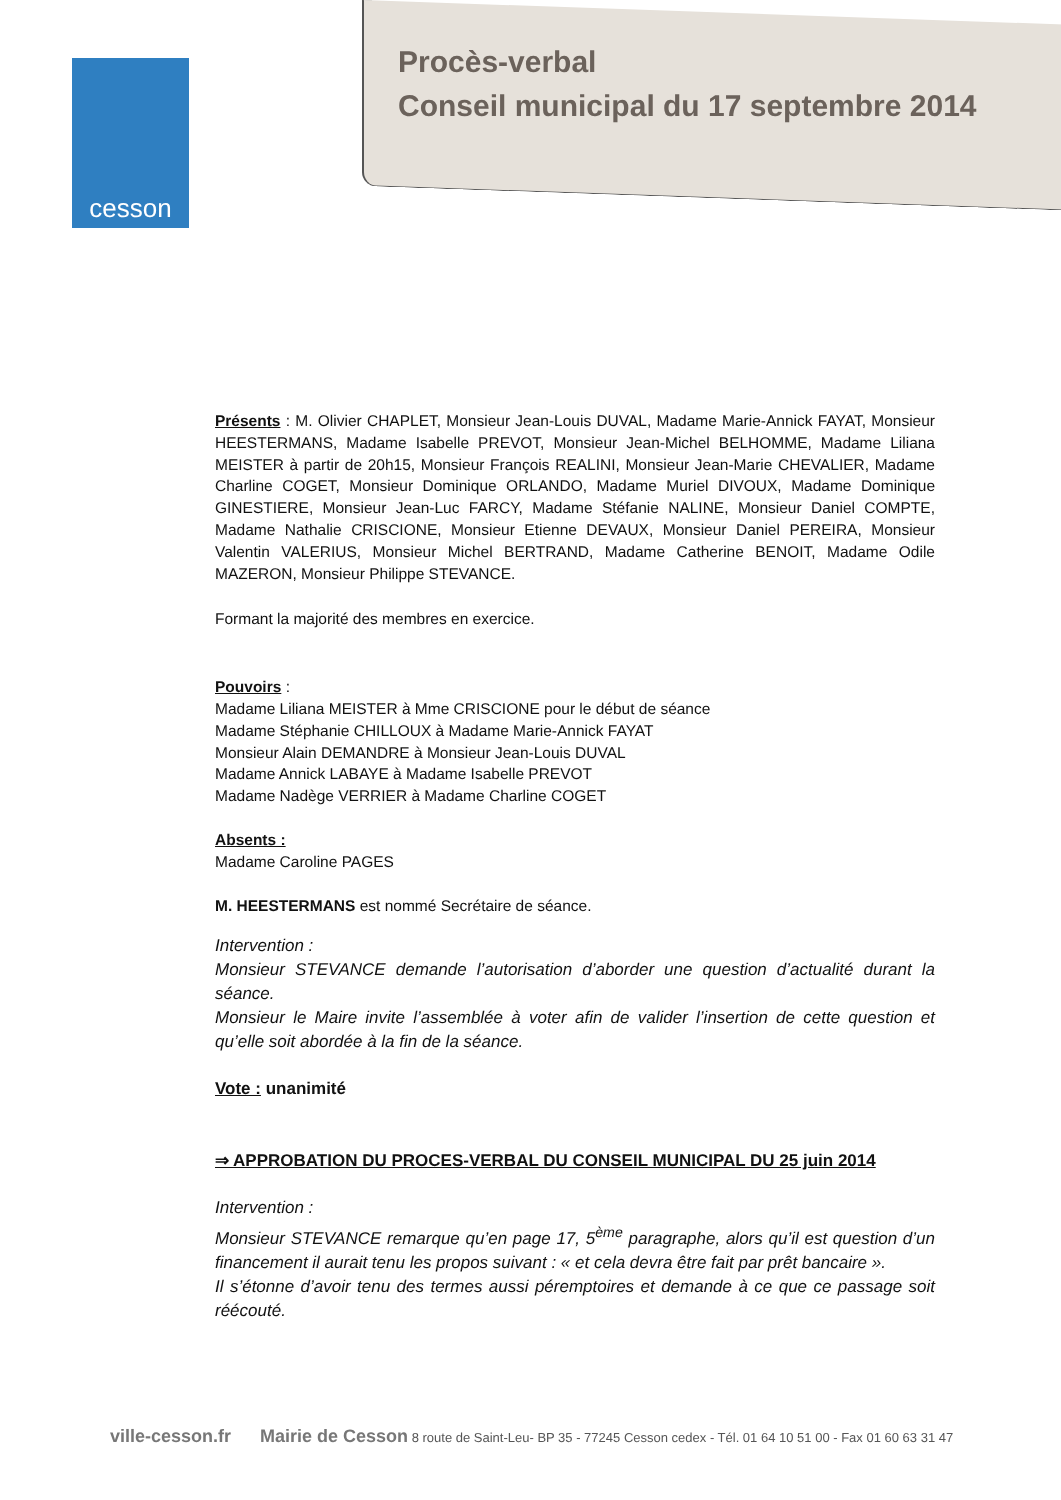cesson
Procès-verbal
Conseil municipal du 17 septembre 2014
Présents : M. Olivier CHAPLET, Monsieur Jean-Louis DUVAL, Madame Marie-Annick FAYAT, Monsieur HEESTERMANS, Madame Isabelle PREVOT, Monsieur Jean-Michel BELHOMME, Madame Liliana MEISTER à partir de 20h15, Monsieur François REALINI, Monsieur Jean-Marie CHEVALIER, Madame Charline COGET, Monsieur Dominique ORLANDO, Madame Muriel DIVOUX, Madame Dominique GINESTIERE, Monsieur Jean-Luc FARCY, Madame Stéfanie NALINE, Monsieur Daniel COMPTE, Madame Nathalie CRISCIONE, Monsieur Etienne DEVAUX, Monsieur Daniel PEREIRA, Monsieur Valentin VALERIUS, Monsieur Michel BERTRAND, Madame Catherine BENOIT, Madame Odile MAZERON, Monsieur Philippe STEVANCE.
Formant la majorité des membres en exercice.
Pouvoirs :
Madame Liliana MEISTER à Mme CRISCIONE pour le début de séance
Madame Stéphanie CHILLOUX à Madame Marie-Annick FAYAT
Monsieur Alain DEMANDRE à Monsieur Jean-Louis DUVAL
Madame Annick LABAYE à Madame Isabelle PREVOT
Madame Nadège VERRIER à Madame Charline COGET
Absents :
Madame Caroline PAGES
M. HEESTERMANS est nommé Secrétaire de séance.
Intervention :
Monsieur STEVANCE demande l’autorisation d’aborder une question d’actualité durant la séance.
Monsieur le Maire invite l’assemblée à voter afin de valider l’insertion de cette question et qu’elle soit abordée à la fin de la séance.
Vote : unanimité
⇒ APPROBATION DU PROCES-VERBAL DU CONSEIL MUNICIPAL DU 25 juin 2014
Intervention :
Monsieur STEVANCE remarque qu’en page 17, 5<sup>ème</sup> paragraphe, alors qu’il est question d’un financement il aurait tenu les propos suivant : « et cela devra être fait par prêt bancaire ».
Il s’étonne d’avoir tenu des termes aussi péremptoires et demande à ce que ce passage soit réécouté.
ville-cesson.fr Mairie de Cesson 8 route de Saint-Leu- BP 35 - 77245 Cesson cedex - Tél. 01 64 10 51 00 - Fax 01 60 63 31 47